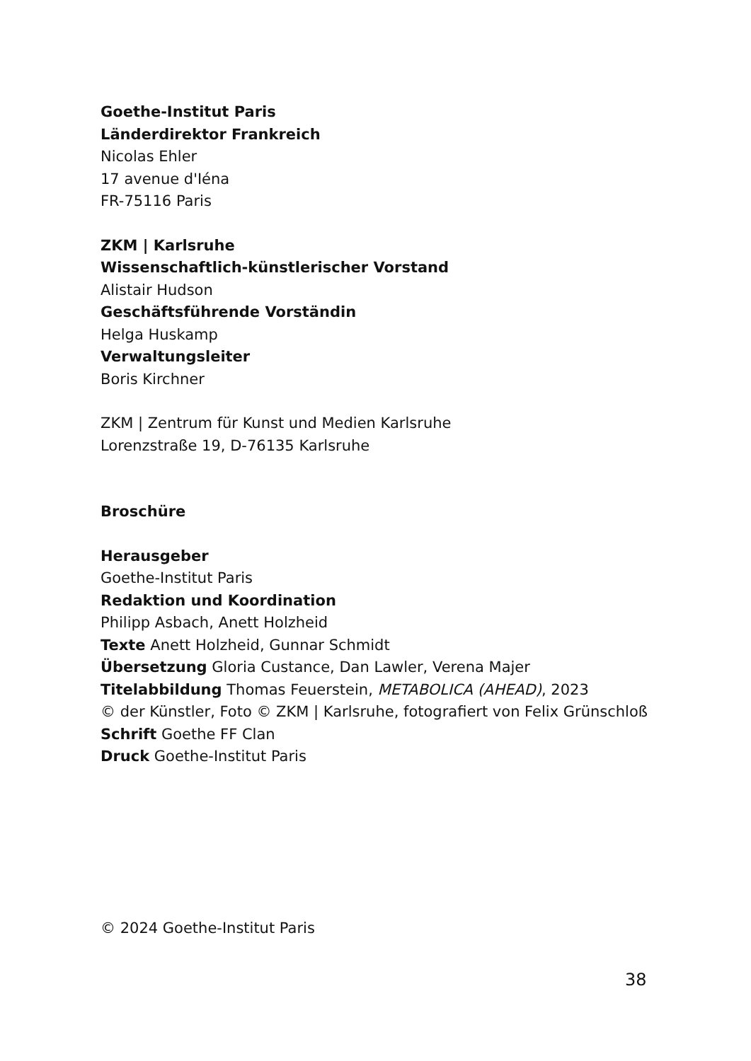Goethe-Institut Paris
Länderdirektor Frankreich
Nicolas Ehler
17 avenue d'Iéna
FR-75116 Paris
ZKM | Karlsruhe
Wissenschaftlich-künstlerischer Vorstand
Alistair Hudson
Geschäftsführende Vorständin
Helga Huskamp
Verwaltungsleiter
Boris Kirchner
ZKM | Zentrum für Kunst und Medien Karlsruhe
Lorenzstraße 19, D-76135 Karlsruhe
Broschüre
Herausgeber
Goethe-Institut Paris
Redaktion und Koordination
Philipp Asbach, Anett Holzheid
Texte Anett Holzheid, Gunnar Schmidt
Übersetzung Gloria Custance, Dan Lawler, Verena Majer
Titelabbildung Thomas Feuerstein, METABOLICA (AHEAD), 2023
© der Künstler, Foto © ZKM | Karlsruhe, fotografiert von Felix Grünschloß
Schrift Goethe FF Clan
Druck Goethe-Institut Paris
© 2024 Goethe-Institut Paris
38